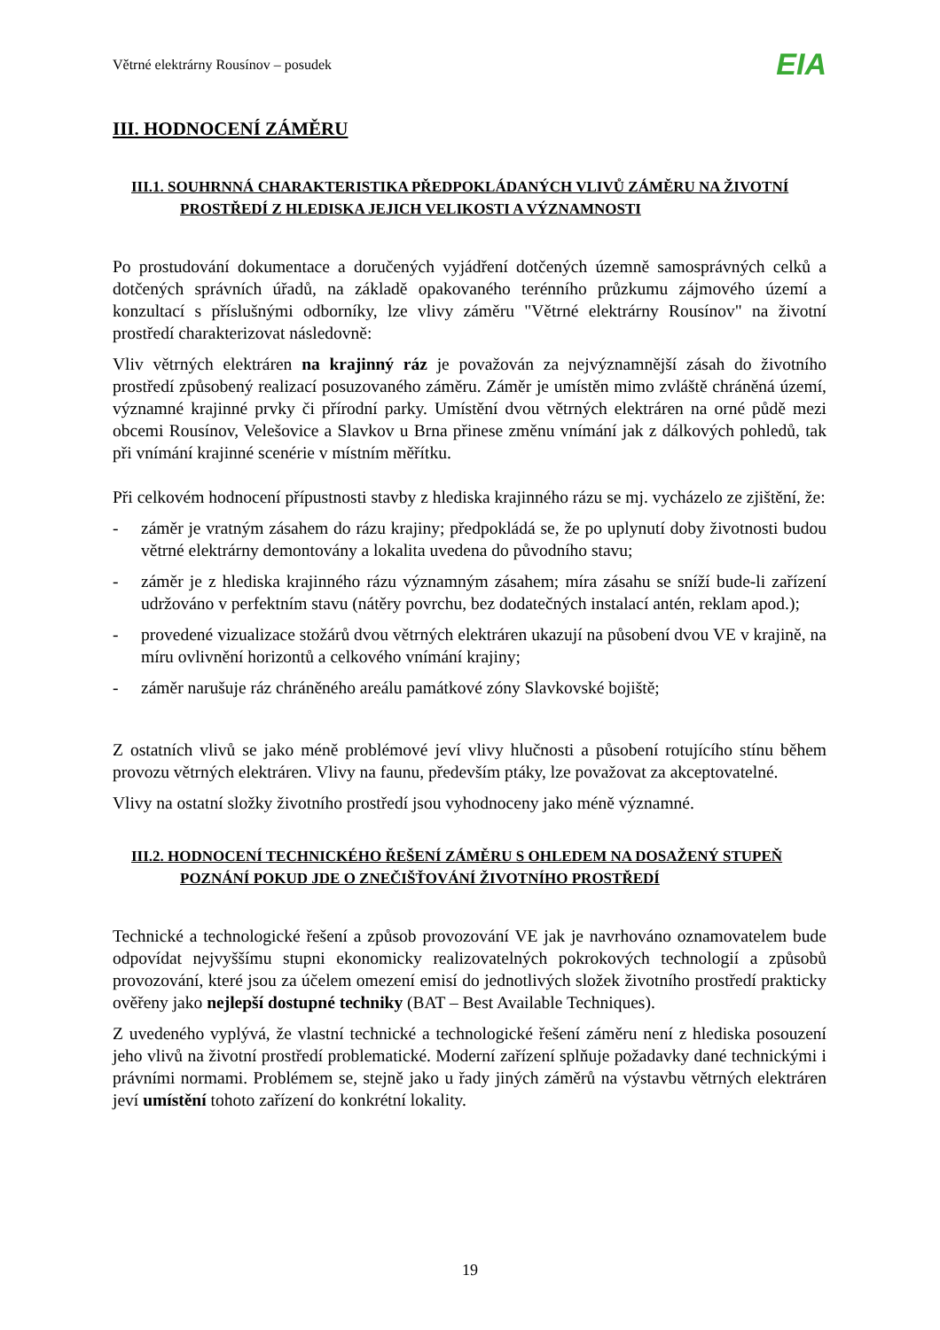Větrné elektrárny Rousínov – posudek
EIA
III. HODNOCENÍ ZÁMĚRU
III.1. SOUHRNNÁ CHARAKTERISTIKA PŘEDPOKLÁDANÝCH VLIVŮ ZÁMĚRU NA ŽIVOTNÍ
PROSTŘEDÍ Z HLEDISKA JEJICH VELIKOSTI A VÝZNAMNOSTI
Po prostudování dokumentace a doručených vyjádření dotčených územně samosprávných celků a dotčených správních úřadů, na základě opakovaného terénního průzkumu zájmového území a konzultací s příslušnými odborníky, lze vlivy záměru "Větrné elektrárny Rousínov" na životní prostředí charakterizovat následovně:
Vliv větrných elektráren na krajinný ráz je považován za nejvýznamnější zásah do životního prostředí způsobený realizací posuzovaného záměru. Záměr je umístěn mimo zvláště chráněná území, významné krajinné prvky či přírodní parky. Umístění dvou větrných elektráren na orné půdě mezi obcemi Rousínov, Velešovice a Slavkov u Brna přinese změnu vnímání jak z dálkových pohledů, tak při vnímání krajinné scenérie v místním měřítku.
Při celkovém hodnocení přípustnosti stavby z hlediska krajinného rázu se mj. vycházelo ze zjištění, že:
- záměr je vratným zásahem do rázu krajiny; předpokládá se, že po uplynutí doby životnosti budou větrné elektrárny demontovány a lokalita uvedena do původního stavu;
- záměr je z hlediska krajinného rázu významným zásahem; míra zásahu se sníží bude-li zařízení udržováno v perfektním stavu (nátěry povrchu, bez dodatečných instalací antén, reklam apod.);
- provedené vizualizace stožárů dvou větrných elektráren ukazují na působení dvou VE v krajině, na míru ovlivnění horizontů a celkového vnímání krajiny;
- záměr narušuje ráz chráněného areálu památkové zóny Slavkovské bojiště;
Z ostatních vlivů se jako méně problémové jeví vlivy hlučnosti a působení rotujícího stínu během provozu větrných elektráren. Vlivy na faunu, především ptáky, lze považovat za akceptovatelné.
Vlivy na ostatní složky životního prostředí jsou vyhodnoceny jako méně významné.
III.2. HODNOCENÍ TECHNICKÉHO ŘEŠENÍ ZÁMĚRU S OHLEDEM NA DOSAŽENÝ STUPEŇ
POZNÁNÍ POKUD JDE O ZNEČIŠŤOVÁNÍ ŽIVOTNÍHO PROSTŘEDÍ
Technické a technologické řešení a způsob provozování VE jak je navrhováno oznamovatelem bude odpovídat nejvyššímu stupni ekonomicky realizovatelných pokrokových technologií a způsobů provozování, které jsou za účelem omezení emisí do jednotlivých složek životního prostředí prakticky ověřeny jako nejlepší dostupné techniky (BAT – Best Available Techniques).
Z uvedeného vyplývá, že vlastní technické a technologické řešení záměru není z hlediska posouzení jeho vlivů na životní prostředí problematické. Moderní zařízení splňuje požadavky dané technickými i právními normami. Problémem se, stejně jako u řady jiných záměrů na výstavbu větrných elektráren jeví umístění tohoto zařízení do konkrétní lokality.
19